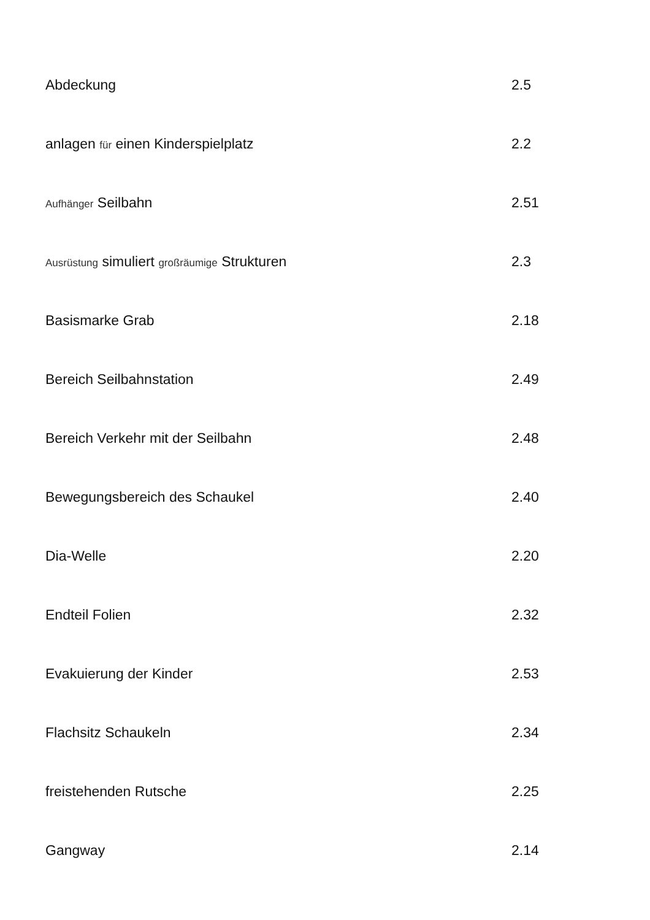| Abdeckung | 2.5 |
| anlagen für einen Kinderspielplatz | 2.2 |
| Aufhänger Seilbahn | 2.51 |
| Ausrüstung simuliert großräumige Strukturen | 2.3 |
| Basismarke Grab | 2.18 |
| Bereich Seilbahnstation | 2.49 |
| Bereich Verkehr mit der Seilbahn | 2.48 |
| Bewegungsbereich des Schaukel | 2.40 |
| Dia-Welle | 2.20 |
| Endteil Folien | 2.32 |
| Evakuierung der Kinder | 2.53 |
| Flachsitz Schaukeln | 2.34 |
| freistehenden Rutsche | 2.25 |
| Gangway | 2.14 |